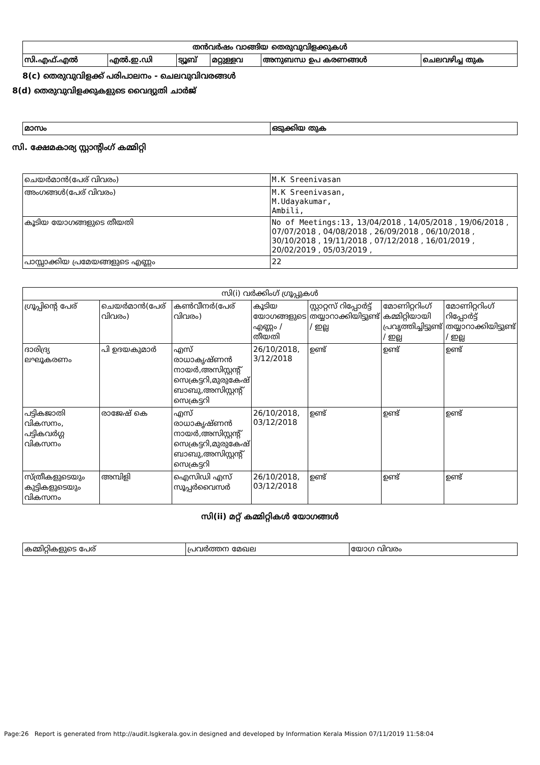| തൻവർഷം വാങ്ങിയ തെരുവുവിളക്കുകൾ | | | | | |
| --- | --- | --- | --- | --- | --- |
| സി.എഫ്.എൽ | എൽ.ഇ.ഡി | ട്യൂബ് | മറ്റുള്ളവ | അനുബന്ധ ഉപ കരണങ്ങൾ | ചെലവഴിച്ച തുക |
8(c) തെരുവുവിളക്ക് പരിപാലനം - ചെലവുവിവരങ്ങൾ
8(d) തെരുവുവിളക്കുകളുടെ വൈദ്യുതി ചാർജ്
| മാസം | ഒടുക്കിയ തുക |
സി. ക്ഷേമകാര്യ സ്റ്റാന്റിംഗ് കമ്മിറ്റി
| ചെയർമാൻ(പേര് വിവരം) | M.K Sreenivasan |
| അംഗങ്ങൾ(പേര് വിവരം) | M.K Sreenivasan, M.Udayakumar, Ambili, |
| കൂടിയ യോഗങ്ങളുടെ തീയതി | No of Meetings:13, 13/04/2018 , 14/05/2018 , 19/06/2018 , 07/07/2018 , 04/08/2018 , 26/09/2018 , 06/10/2018 , 30/10/2018 , 19/11/2018 , 07/12/2018 , 16/01/2019 , 20/02/2019 , 05/03/2019 , |
| പാസ്സാക്കിയ പ്രമേയങ്ങളുടെ എണ്ണം | 22 |
| സി(i) വർക്കിംഗ് ഗ്രൂപ്പുകൾ | | | | | | |
| --- | --- | --- | --- | --- | --- | --- |
| ഗ്രൂപ്പിന്റെ പേര് | ചെയർമാൻ(പേര് വിവരം) | കൺവീനർ(പേര് വിവരം) | കൂടിയ യോഗങ്ങളുടെ എണ്ണം / തീയതി | സ്റ്റാറ്റസ് റിപ്പോർട്ട് തയ്യാറാക്കിയിട്ടുണ്ട് / ഇല്ല | മോണിറ്ററിംഗ് കമ്മിറ്റിയായി പ്രവൃത്തിച്ചിട്ടുണ്ട് / ഇല്ല | മോണിറ്ററിംഗ് റിപ്പോർട്ട് തയ്യാറാക്കിയിട്ടുണ്ട് / ഇല്ല |
| ദാരിദ്ര്യ ലഘൂകരണം | പി ഉദയകുമാർ | എസ് രാധാകൃഷ്ണൻ നായർ,അസിസ്റ്റന്റ് സെക്രട്ടറി,മുരുകേഷ് ബാബു,അസിസ്റ്റന്റ് സെക്രട്ടറി | 26/10/2018, 3/12/2018 | ഉണ്ട് | ഉണ്ട് | ഉണ്ട് |
| പട്ടികജാതി വികസനം, പട്ടികവർഗ്ഗ വികസനം | രാജേഷ് കെ | എസ് രാധാകൃഷ്ണൻ നായർ,അസിസ്റ്റന്റ് സെക്രട്ടറി,മുരുകേഷ് ബാബു,അസിസ്റ്റന്റ് സെക്രട്ടറി | 26/10/2018, 03/12/2018 | ഉണ്ട് | ഉണ്ട് | ഉണ്ട് |
| സ്ത്രീകളുടെയും കുട്ടികളുടെയും വികസനം | അമ്പിളി | ഐസിഡി എസ് സൂപ്പർവൈസർ | 26/10/2018, 03/12/2018 | ഉണ്ട് | ഉണ്ട് | ഉണ്ട് |
സി(ii) മറ്റ് കമ്മിറ്റികൾ യോഗങ്ങൾ
| കമ്മിറ്റികളുടെ പേര് | പ്രവർത്തന മേഖല | യോഗ വിവരം |
Page:26 Report is generated from http://audit.lsgkerala.gov.in designed and developed by Information Kerala Mission 07/11/2019 11:58:04